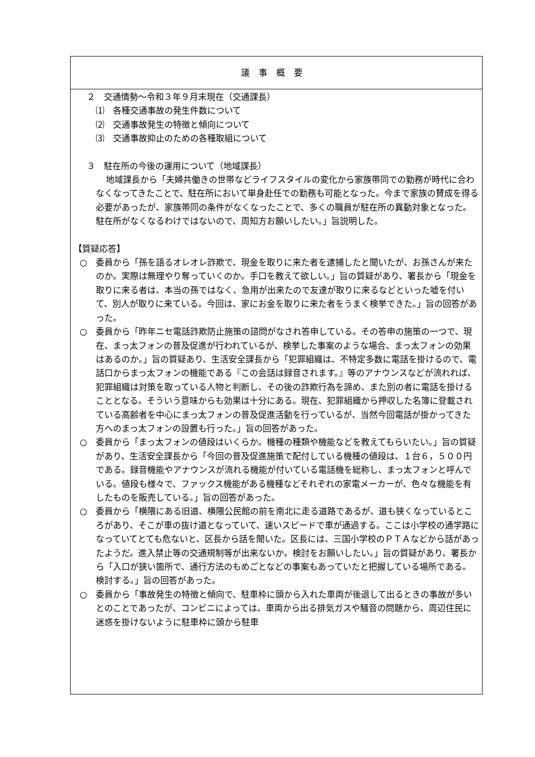議事概要
２　交通情勢～令和３年９月末現在（交通課長）
⑴　各種交通事故の発生件数について
⑵　交通事故発生の特徴と傾向について
⑶　交通事故抑止のための各種取組について
３　駐在所の今後の運用について（地域課長）
地域課長から「夫婦共働きの世帯などライフスタイルの変化から家族帯同での勤務が時代に合わなくなってきたことで、駐在所において単身赴任での勤務も可能となった。今まで家族の賛成を得る必要があったが、家族帯同の条件がなくなったことで、多くの職員が駐在所の異動対象となった。駐在所がなくなるわけではないので、周知方お願いしたい。」旨説明した。
【質疑応答】
○　委員から「孫を語るオレオレ詐欺で、現金を取りに来た者を逮捕したと聞いたが、お孫さんが来たのか。実際は無理やり奪っていくのか。手口を教えて欲しい。」旨の質疑があり、署長から「現金を取りに来る者は、本当の孫ではなく、急用が出来たので友達が取りに来るなどといった嘘を付いて、別人が取りに来ている。今回は、家にお金を取りに来た者をうまく検挙できた。」旨の回答があった。
○　委員から「昨年ニセ電話詐欺防止施策の諮問がなされ答申している。その答申の施策の一つで、現在、まっ太フォンの普及促進が行われているが、検挙した事案のような場合、まっ太フォンの効果はあるのか。」旨の質疑あり、生活安全課長から「犯罪組織は、不特定多数に電話を掛けるので、電話口からまっ太フォンの機能である『この会話は録音されます。』等のアナウンスなどが流れれば、犯罪組織は対策を取っている人物と判断し、その後の詐欺行為を諦め、また別の者に電話を掛けることとなる。そういう意味からも効果は十分にある。現在、犯罪組織から押収した名簿に登載されている高齢者を中心にまっ太フォンの普及促進活動を行っているが、当然今回電話が掛かってきた方へのまっ太フォンの設置も行った。」旨の回答があった。
○　委員から「まっ太フォンの値段はいくらか。機種の種類や機能などを教えてもらいたい。」旨の質疑があり、生活安全課長から「今回の普及促進施策で配付している機種の値段は、１台６，５００円である。録音機能やアナウンスが流れる機能が付いている電話機を総称し、まっ太フォンと呼んでいる。値段も様々で、ファックス機能がある機種などそれぞれの家電メーカーが、色々な機能を有したものを販売している。」旨の回答があった。
○　委員から「横隈にある旧道、横隈公民館の前を南北に走る道路であるが、道も狭くなっているところがあり、そこが車の抜け道となっていて、速いスピードで車が通過する。ここは小学校の通学路になっていてとても危ないと、区長から話を聞いた。区長には、三国小学校のＰＴＡなどから話があったようだ。進入禁止等の交通規制等が出来ないか。検討をお願いしたい。」旨の質疑があり、署長から「入口が狭い箇所で、通行方法のもめごとなどの事案もあっていたと把握している場所である。検討する。」旨の回答があった。
○　委員から「事故発生の特徴と傾向で、駐車枠に頭から入れた車両が後退して出るときの事故が多いとのことであったが、コンビニによっては、車両から出る排気ガスや騒音の問題から、周辺住民に迷惑を掛けないように駐車枠に頭から駐車